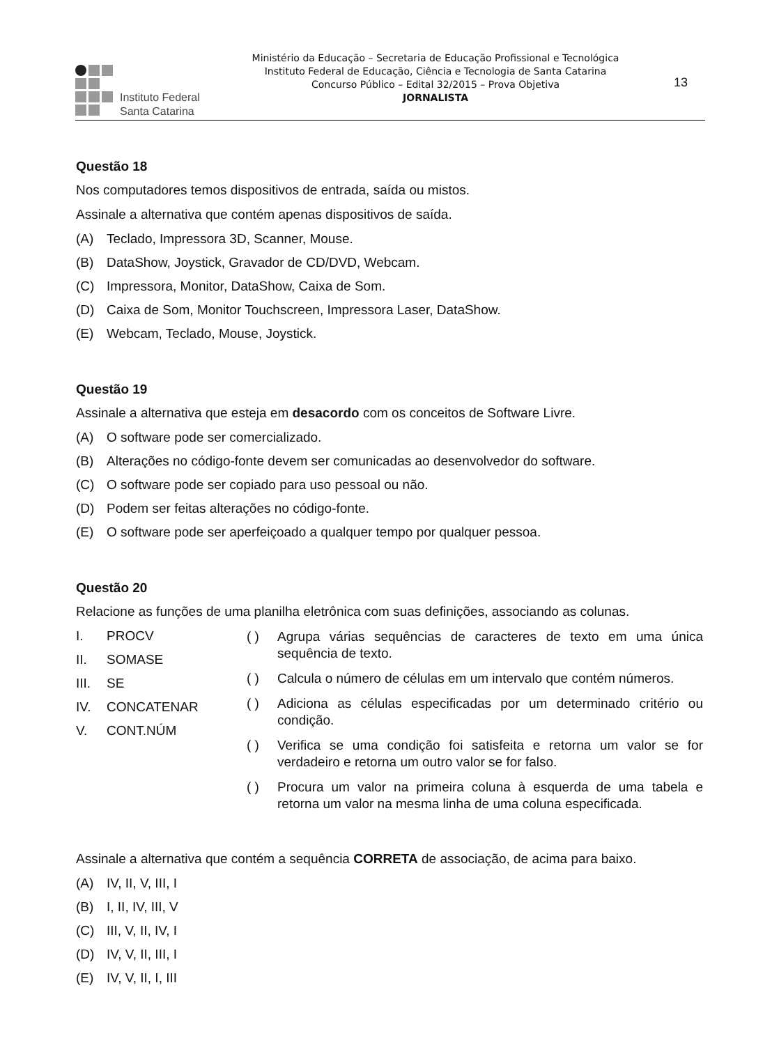Instituto Federal
Santa Catarina
Ministério da Educação – Secretaria de Educação Profissional e Tecnológica
Instituto Federal de Educação, Ciência e Tecnologia de Santa Catarina
Concurso Público – Edital 32/2015 – Prova Objetiva
JORNALISTA
13
Questão 18
Nos computadores temos dispositivos de entrada, saída ou mistos.
Assinale a alternativa que contém apenas dispositivos de saída.
(A) Teclado, Impressora 3D, Scanner, Mouse.
(B) DataShow, Joystick, Gravador de CD/DVD, Webcam.
(C) Impressora, Monitor, DataShow, Caixa de Som.
(D) Caixa de Som, Monitor Touchscreen, Impressora Laser, DataShow.
(E) Webcam, Teclado, Mouse, Joystick.
Questão 19
Assinale a alternativa que esteja em desacordo com os conceitos de Software Livre.
(A) O software pode ser comercializado.
(B) Alterações no código-fonte devem ser comunicadas ao desenvolvedor do software.
(C) O software pode ser copiado para uso pessoal ou não.
(D) Podem ser feitas alterações no código-fonte.
(E) O software pode ser aperfeiçoado a qualquer tempo por qualquer pessoa.
Questão 20
Relacione as funções de uma planilha eletrônica com suas definições, associando as colunas.
I. PROCV
II. SOMASE
III. SE
IV. CONCATENAR
V. CONT.NÚM
( ) Agrupa várias sequências de caracteres de texto em uma única sequência de texto.
( ) Calcula o número de células em um intervalo que contém números.
( ) Adiciona as células especificadas por um determinado critério ou condição.
( ) Verifica se uma condição foi satisfeita e retorna um valor se for verdadeiro e retorna um outro valor se for falso.
( ) Procura um valor na primeira coluna à esquerda de uma tabela e retorna um valor na mesma linha de uma coluna especificada.
Assinale a alternativa que contém a sequência CORRETA de associação, de acima para baixo.
(A) IV, II, V, III, I
(B) I, II, IV, III, V
(C) III, V, II, IV, I
(D) IV, V, II, III, I
(E) IV, V, II, I, III